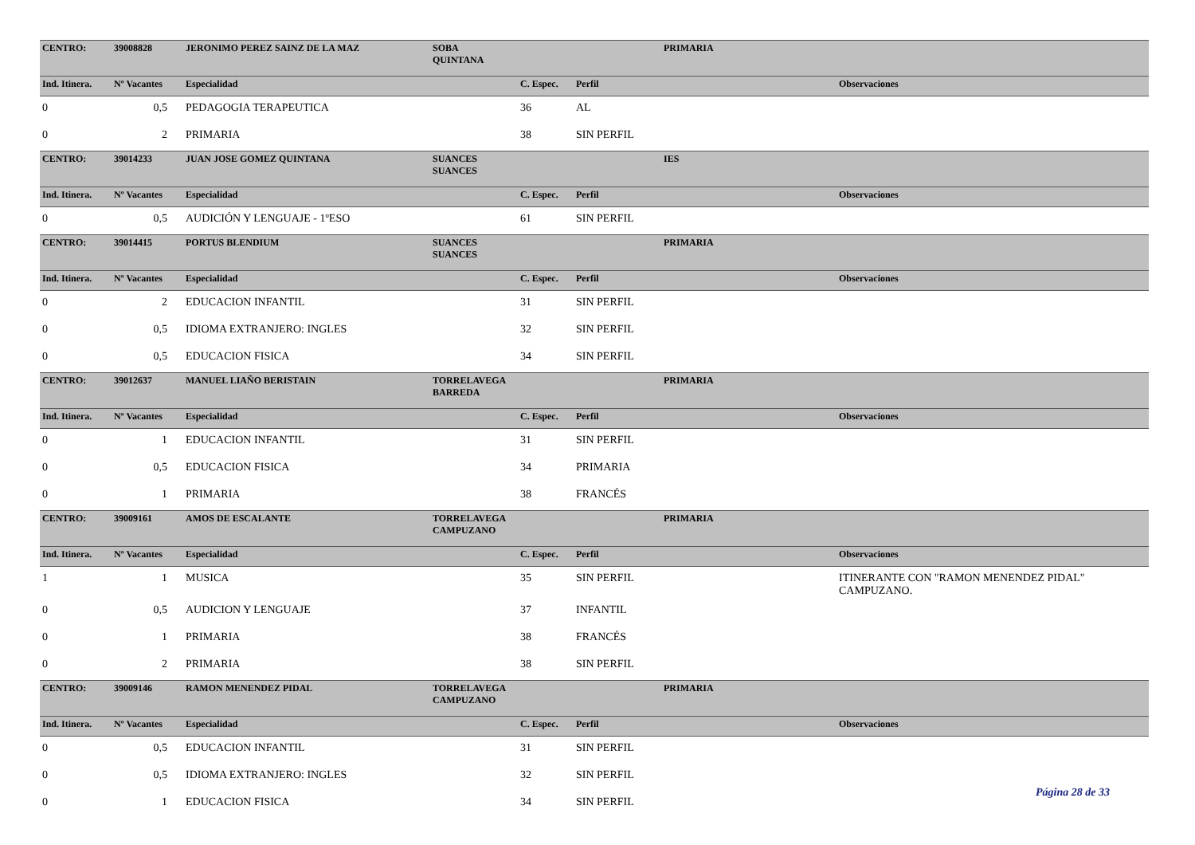| CENTRO: | 39008828 | JERONIMO PEREZ SAINZ DE LA MAZ | SOBA QUINTANA | | | PRIMARIA | |
| Ind. Itinera. | Nº Vacantes | Especialidad | | C. Espec. | Perfil | | Observaciones |
| 0 | 0,5 | PEDAGOGIA TERAPEUTICA | | 36 | AL | | |
| 0 | 2 | PRIMARIA | | 38 | SIN PERFIL | | |
| CENTRO: | 39014233 | JUAN JOSE GOMEZ QUINTANA | SUANCES SUANCES | | | IES | |
| Ind. Itinera. | Nº Vacantes | Especialidad | | C. Espec. | Perfil | | Observaciones |
| 0 | 0,5 | AUDICIÓN Y LENGUAJE - 1ºESO | | 61 | SIN PERFIL | | |
| CENTRO: | 39014415 | PORTUS BLENDIUM | SUANCES SUANCES | | | PRIMARIA | |
| Ind. Itinera. | Nº Vacantes | Especialidad | | C. Espec. | Perfil | | Observaciones |
| 0 | 2 | EDUCACION INFANTIL | | 31 | SIN PERFIL | | |
| 0 | 0,5 | IDIOMA EXTRANJERO: INGLES | | 32 | SIN PERFIL | | |
| 0 | 0,5 | EDUCACION FISICA | | 34 | SIN PERFIL | | |
| CENTRO: | 39012637 | MANUEL LIAÑO BERISTAIN | TORRELAVEGA BARREDA | | | PRIMARIA | |
| Ind. Itinera. | Nº Vacantes | Especialidad | | C. Espec. | Perfil | | Observaciones |
| 0 | 1 | EDUCACION INFANTIL | | 31 | SIN PERFIL | | |
| 0 | 0,5 | EDUCACION FISICA | | 34 | PRIMARIA | | |
| 0 | 1 | PRIMARIA | | 38 | FRANCÉS | | |
| CENTRO: | 39009161 | AMOS DE ESCALANTE | TORRELAVEGA CAMPUZANO | | | PRIMARIA | |
| Ind. Itinera. | Nº Vacantes | Especialidad | | C. Espec. | Perfil | | Observaciones |
| 1 | 1 | MUSICA | | 35 | SIN PERFIL | | ITINERANTE CON "RAMON MENENDEZ PIDAL" CAMPUZANO. |
| 0 | 0,5 | AUDICION Y LENGUAJE | | 37 | INFANTIL | | |
| 0 | 1 | PRIMARIA | | 38 | FRANCÉS | | |
| 0 | 2 | PRIMARIA | | 38 | SIN PERFIL | | |
| CENTRO: | 39009146 | RAMON MENENDEZ PIDAL | TORRELAVEGA CAMPUZANO | | | PRIMARIA | |
| Ind. Itinera. | Nº Vacantes | Especialidad | | C. Espec. | Perfil | | Observaciones |
| 0 | 0,5 | EDUCACION INFANTIL | | 31 | SIN PERFIL | | |
| 0 | 0,5 | IDIOMA EXTRANJERO: INGLES | | 32 | SIN PERFIL | | |
| 0 | 1 | EDUCACION FISICA | | 34 | SIN PERFIL | | |
Página 28 de 33